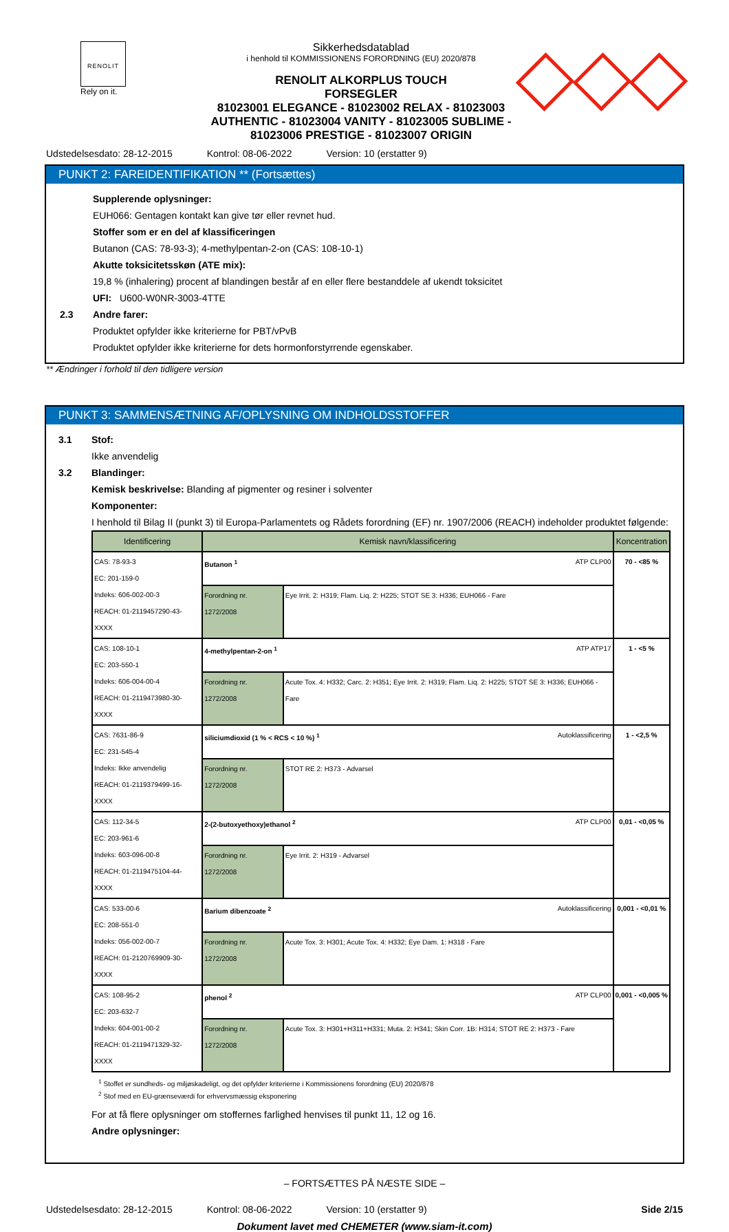RENOLIT
Rely on it.
Sikkerhedsdatablad
i henhold til KOMMISSIONENS FORORDNING (EU) 2020/878
RENOLIT ALKORPLUS TOUCH
FORSEGLER
81023001 ELEGANCE - 81023002 RELAX - 81023003 AUTHENTIC - 81023004 VANITY - 81023005 SUBLIME - 81023006 PRESTIGE - 81023007 ORIGIN
Udstedelsesdato: 28-12-2015 Kontrol: 08-06-2022 Version: 10 (erstatter 9)
PUNKT 2: FAREIDENTIFIKATION ** (Fortsættes)
Supplerende oplysninger:
EUH066: Gentagen kontakt kan give tør eller revnet hud.
Stoffer som er en del af klassificeringen
Butanon (CAS: 78-93-3); 4-methylpentan-2-on (CAS: 108-10-1)
Akutte toksicitetsskøn (ATE mix):
19,8 % (inhalering) procent af blandingen består af en eller flere bestanddele af ukendt toksicitet
UFI: U600-W0NR-3003-4TTE
2.3 Andre farer:
Produktet opfylder ikke kriterierne for PBT/vPvB
Produktet opfylder ikke kriterierne for dets hormonforstyrrende egenskaber.
** Ændringer i forhold til den tidligere version
PUNKT 3: SAMMENSÆTNING AF/OPLYSNING OM INDHOLDSSTOFFER
3.1 Stof:
Ikke anvendelig
3.2 Blandinger:
Kemisk beskrivelse: Blanding af pigmenter og resiner i solventer
Komponenter:
I henhold til Bilag II (punkt 3) til Europa-Parlamentets og Rådets forordning (EF) nr. 1907/2006 (REACH) indeholder produktet følgende:
| Identificering | Kemisk navn/klassificering | | Koncentration |
| --- | --- | --- | --- |
| CAS: 78-93-3 EC: 201-159-0 Indeks: 606-002-00-3 REACH: 01-2119457290-43-XXXX | Butanon <sup>1</sup> ATP CLP00 | | 70 - <85 % |
| | Forordning nr. 1272/2008 | Eye Irrit. 2: H319; Flam. Liq. 2: H225; STOT SE 3: H336; EUH066 - Fare | |
| CAS: 108-10-1 EC: 203-550-1 Indeks: 606-004-00-4 REACH: 01-2119473980-30-XXXX | 4-methylpentan-2-on <sup>1</sup> ATP ATP17 | | 1 - <5 % |
| | Forordning nr. 1272/2008 | Acute Tox. 4: H332; Carc. 2: H351; Eye Irrit. 2: H319; Flam. Liq. 2: H225; STOT SE 3: H336; EUH066 - Fare | |
| CAS: 7631-86-9 EC: 231-545-4 Indeks: Ikke anvendelig REACH: 01-2119379499-16-XXXX | siliciumdioxid (1 % < RCS < 10 %) <sup>1</sup> Autoklassificering | | 1 - <2,5 % |
| | Forordning nr. 1272/2008 | STOT RE 2: H373 - Advarsel | |
| CAS: 112-34-5 EC: 203-961-6 Indeks: 603-096-00-8 REACH: 01-2119475104-44-XXXX | 2-(2-butoxyethoxy)ethanol <sup>2</sup> ATP CLP00 | | 0,01 - <0,05 % |
| | Forordning nr. 1272/2008 | Eye Irrit. 2: H319 - Advarsel | |
| CAS: 533-00-6 EC: 208-551-0 Indeks: 056-002-00-7 REACH: 01-2120769909-30-XXXX | Barium dibenzoate <sup>2</sup> Autoklassificering | | 0,001 - <0,01 % |
| | Forordning nr. 1272/2008 | Acute Tox. 3: H301; Acute Tox. 4: H332; Eye Dam. 1: H318 - Fare | |
| CAS: 108-95-2 EC: 203-632-7 Indeks: 604-001-00-2 REACH: 01-2119471329-32-XXXX | phenol <sup>2</sup> ATP CLP00 | | 0,001 - <0,005 % |
| | Forordning nr. 1272/2008 | Acute Tox. 3: H301+H311+H331; Muta. 2: H341; Skin Corr. 1B: H314; STOT RE 2: H373 - Fare | |
<sup>1</sup> Stoffet er sundheds- og miljøskadeligt, og det opfylder kriterierne i Kommissionens forordning (EU) 2020/878
<sup>2</sup> Stof med en EU-grænseværdi for erhvervsmæssig eksponering
For at få flere oplysninger om stoffernes farlighed henvises til punkt 11, 12 og 16.
Andre oplysninger:
– FORTSÆTTES PÅ NÆSTE SIDE –
Udstedelsesdato: 28-12-2015 Kontrol: 08-06-2022 Version: 10 (erstatter 9) Side 2/15
Dokument lavet med CHEMETER (www.siam-it.com)